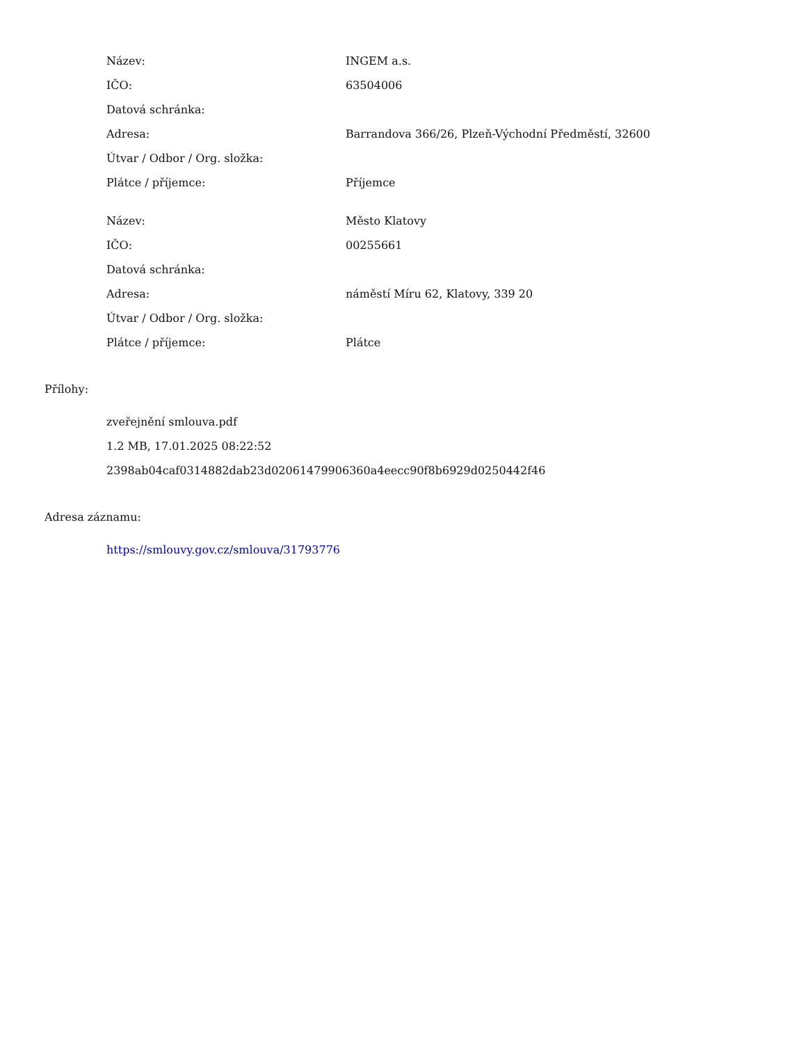| Název: | INGEM a.s. |
| IČO: | 63504006 |
| Datová schránka: | |
| Adresa: | Barrandova 366/26, Plzeň-Východní Předměstí, 32600 |
| Útvar / Odbor / Org. složka: | |
| Plátce / příjemce: | Příjemce |
| Název: | Město Klatovy |
| IČO: | 00255661 |
| Datová schránka: | |
| Adresa: | náměstí Míru 62, Klatovy, 339 20 |
| Útvar / Odbor / Org. složka: | |
| Plátce / příjemce: | Plátce |
Přílohy:
zveřejnění smlouva.pdf
1.2 MB, 17.01.2025 08:22:52
2398ab04caf0314882dab23d02061479906360a4eecc90f8b6929d0250442f46
Adresa záznamu:
https://smlouvy.gov.cz/smlouva/31793776